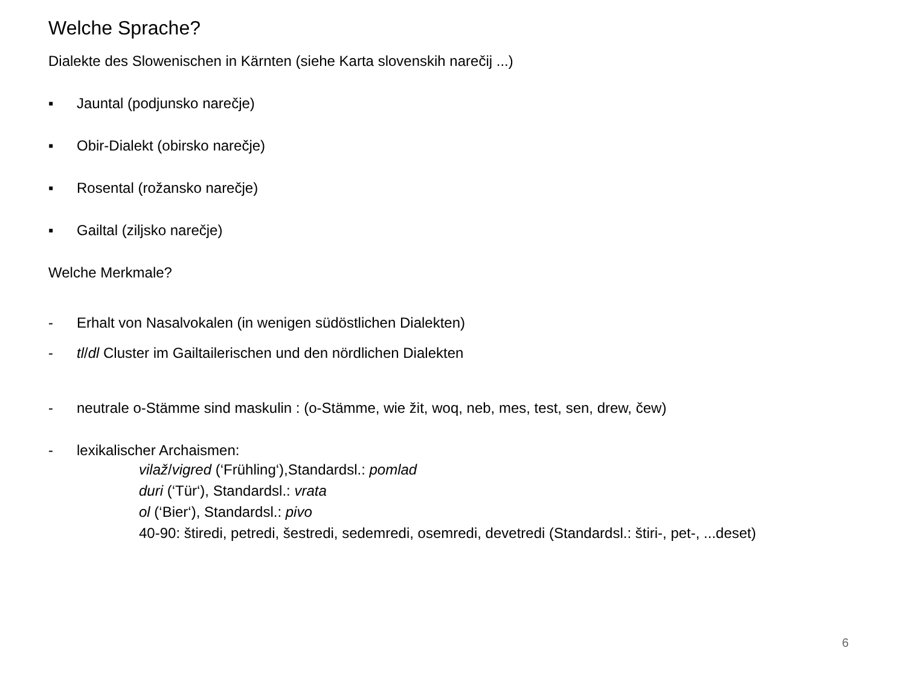Welche Sprache?
Dialekte des Slowenischen in Kärnten (siehe Karta slovenskih narečij ...)
▪ Jauntal (podjunsko narečje)
▪ Obir-Dialekt (obirsko narečje)
▪ Rosental (rožansko narečje)
▪ Gailtal (ziljsko narečje)
Welche Merkmale?
- Erhalt von Nasalvokalen (in wenigen südöstlichen Dialekten)
- tl/dl Cluster im Gailtailerischen und den nördlichen Dialekten
- neutrale o-Stämme sind maskulin : (o-Stämme, wie žit, woq, neb, mes, test, sen, drew, čew)
- lexikalischer Archaismen:
vilaž/vigred (‘Frühling‘),Standardsl.: pomlad
duri (‘Tür‘), Standardsl.: vrata
ol (‘Bier‘), Standardsl.: pivo
40-90: štiredi, petredi, šestredi, sedemredi, osemredi, devetredi (Standardsl.: štiri-, pet-, ...deset)
6